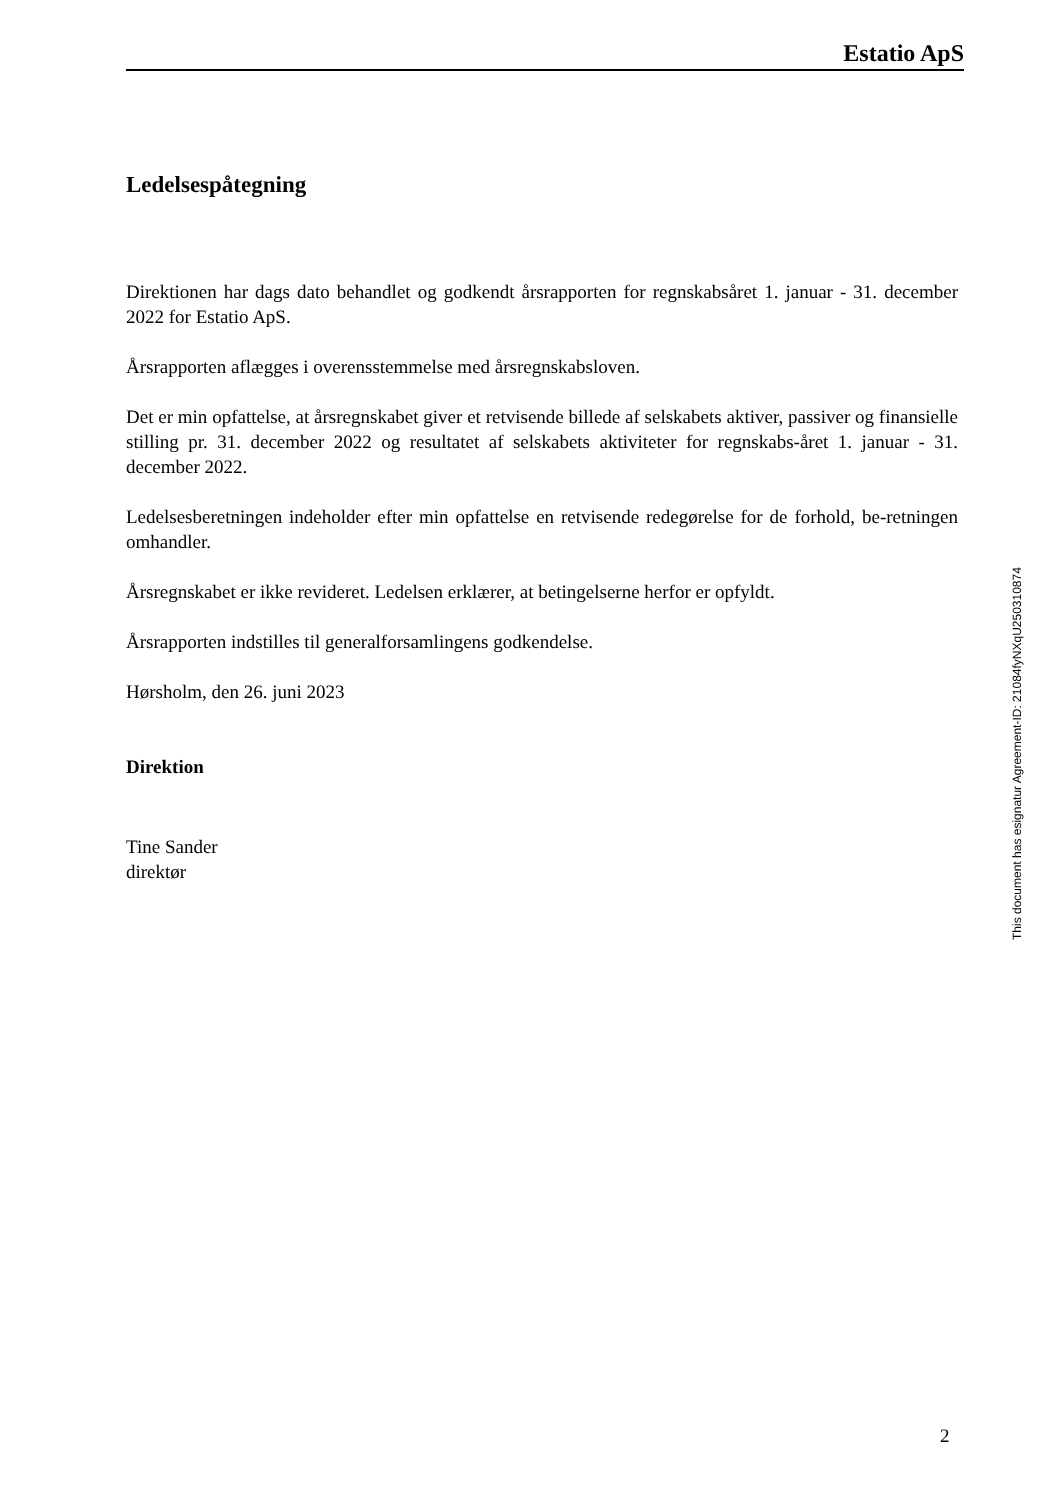Estatio ApS
Ledelsespåtegning
Direktionen har dags dato behandlet og godkendt årsrapporten for regnskabsåret 1. januar - 31. december 2022 for Estatio ApS.
Årsrapporten aflægges i overensstemmelse med årsregnskabsloven.
Det er min opfattelse, at årsregnskabet giver et retvisende billede af selskabets aktiver, passiver og finansielle stilling pr. 31. december 2022 og resultatet af selskabets aktiviteter for regnskabs-året 1. januar - 31. december 2022.
Ledelsesberetningen indeholder efter min opfattelse en retvisende redegørelse for de forhold, be-retningen omhandler.
Årsregnskabet er ikke revideret. Ledelsen erklærer, at betingelserne herfor er opfyldt.
Årsrapporten indstilles til generalforsamlingens godkendelse.
Hørsholm, den 26. juni 2023
Direktion
Tine Sander
direktør
This document has esignatur Agreement-ID: 21084fyNXqU250310874
2